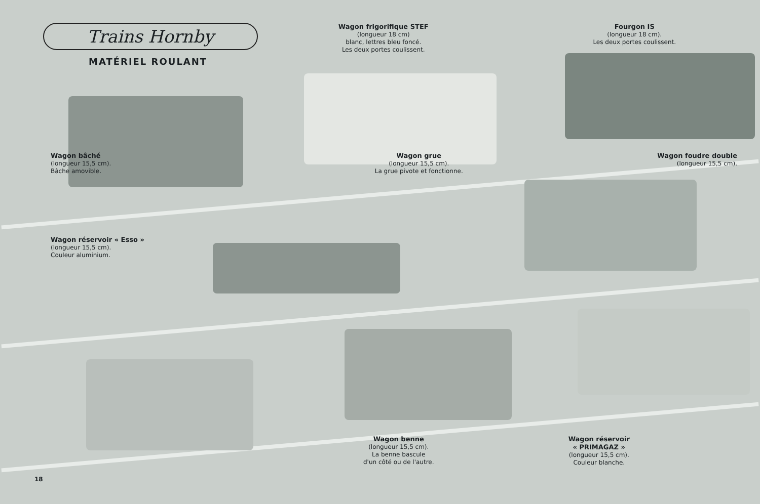Trains Hornby
MATÉRIEL ROULANT
Wagon frigorifique STEF
(longueur 18 cm)
blanc, lettres bleu foncé.
Les deux portes coulissent.
Fourgon IS
(longueur 18 cm).
Les deux portes coulissent.
Wagon bâché
(longueur 15,5 cm).
Bâche amovible.
Wagon réservoir « Esso »
(longueur 15,5 cm).
Couleur aluminium.
Wagon grue
(longueur 15,5 cm).
La grue pivote et fonctionne.
Wagon foudre double
(longueur 15,5 cm).
Wagon benne
(longueur 15,5 cm).
La benne bascule
d'un côté ou de l'autre.
Wagon réservoir
« PRIMAGAZ »
(longueur 15,5 cm).
Couleur blanche.
18